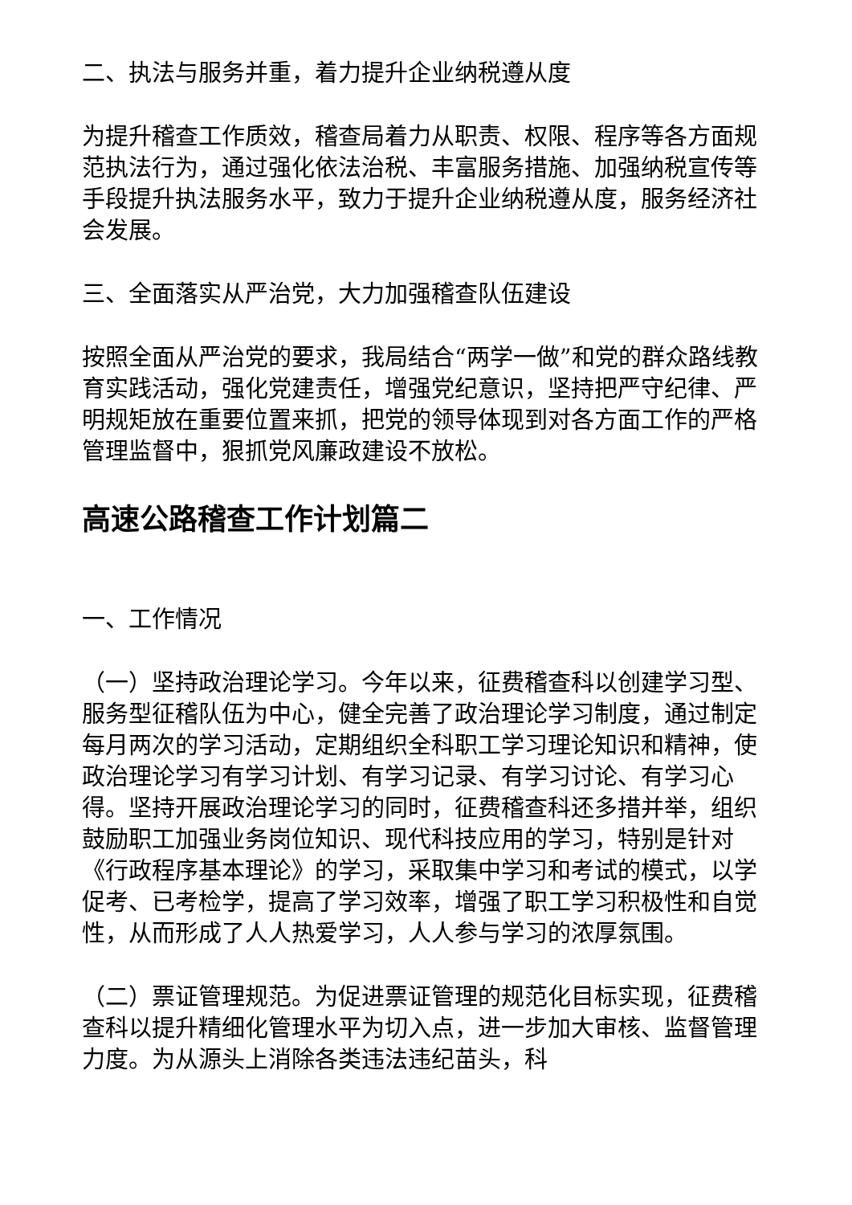二、执法与服务并重，着力提升企业纳税遵从度
为提升稽查工作质效，稽查局着力从职责、权限、程序等各方面规范执法行为，通过强化依法治税、丰富服务措施、加强纳税宣传等手段提升执法服务水平，致力于提升企业纳税遵从度，服务经济社会发展。
三、全面落实从严治党，大力加强稽查队伍建设
按照全面从严治党的要求，我局结合“两学一做”和党的群众路线教育实践活动，强化党建责任，增强党纪意识，坚持把严守纪律、严明规矩放在重要位置来抓，把党的领导体现到对各方面工作的严格管理监督中，狠抓党风廉政建设不放松。
高速公路稽查工作计划篇二
一、工作情况
（一）坚持政治理论学习。今年以来，征费稽查科以创建学习型、服务型征稽队伍为中心，健全完善了政治理论学习制度，通过制定每月两次的学习活动，定期组织全科职工学习理论知识和精神，使政治理论学习有学习计划、有学习记录、有学习讨论、有学习心得。坚持开展政治理论学习的同时，征费稽查科还多措并举，组织鼓励职工加强业务岗位知识、现代科技应用的学习，特别是针对《行政程序基本理论》的学习，采取集中学习和考试的模式，以学促考、已考检学，提高了学习效率，增强了职工学习积极性和自觉性，从而形成了人人热爱学习，人人参与学习的浓厚氛围。
（二）票证管理规范。为促进票证管理的规范化目标实现，征费稽查科以提升精细化管理水平为切入点，进一步加大审核、监督管理力度。为从源头上消除各类违法违纪苗头，科